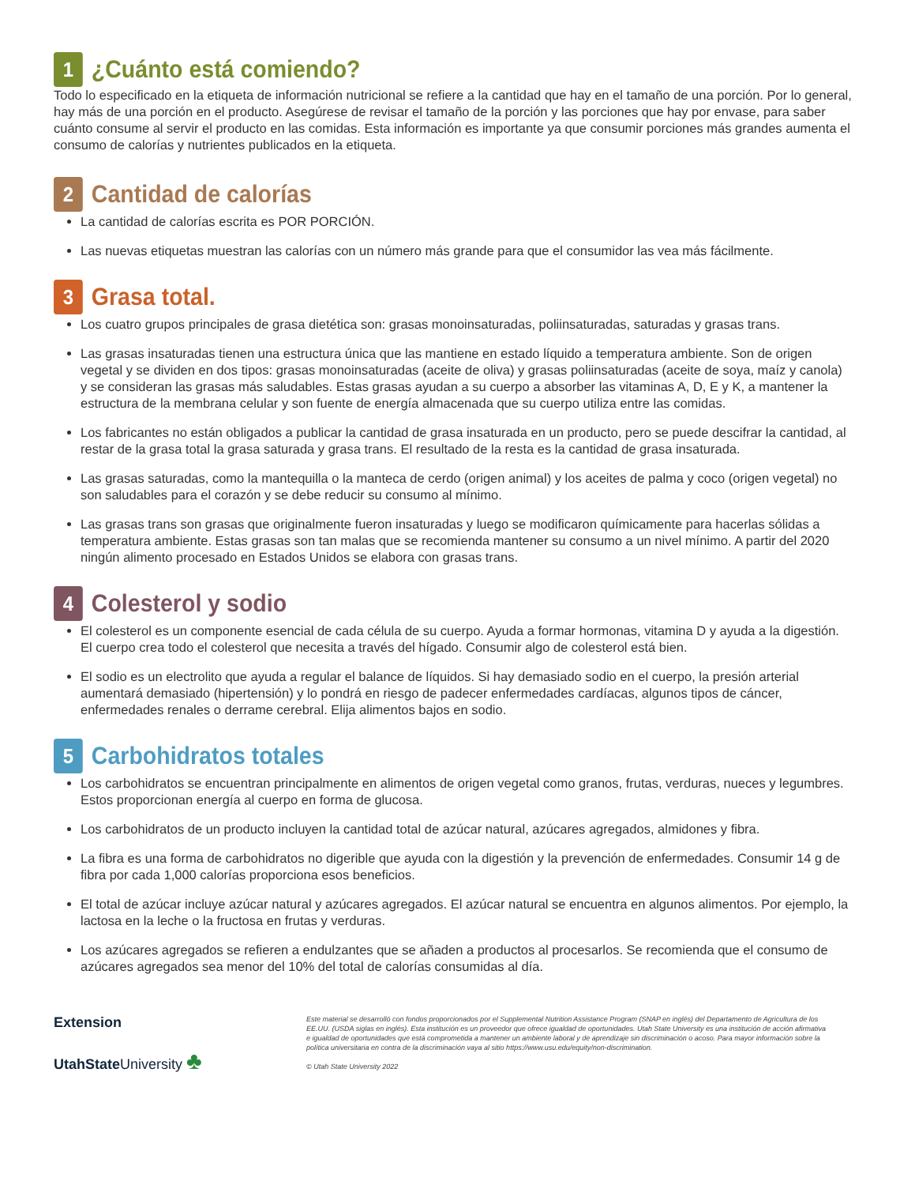1 ¿Cuánto está comiendo?
Todo lo especificado en la etiqueta de información nutricional se refiere a la cantidad que hay en el tamaño de una porción. Por lo general, hay más de una porción en el producto. Asegúrese de revisar el tamaño de la porción y las porciones que hay por envase, para saber cuánto consume al servir el producto en las comidas. Esta información es importante ya que consumir porciones más grandes aumenta el consumo de calorías y nutrientes publicados en la etiqueta.
2 Cantidad de calorías
La cantidad de calorías escrita es POR PORCIÓN.
Las nuevas etiquetas muestran las calorías con un número más grande para que el consumidor las vea más fácilmente.
3 Grasa total.
Los cuatro grupos principales de grasa dietética son: grasas monoinsaturadas, poliinsaturadas, saturadas y grasas trans.
Las grasas insaturadas tienen una estructura única que las mantiene en estado líquido a temperatura ambiente. Son de origen vegetal y se dividen en dos tipos: grasas monoinsaturadas (aceite de oliva) y grasas poliinsaturadas (aceite de soya, maíz y canola) y se consideran las grasas más saludables. Estas grasas ayudan a su cuerpo a absorber las vitaminas A, D, E y K, a mantener la estructura de la membrana celular y son fuente de energía almacenada que su cuerpo utiliza entre las comidas.
Los fabricantes no están obligados a publicar la cantidad de grasa insaturada en un producto, pero se puede descifrar la cantidad, al restar de la grasa total la grasa saturada y grasa trans. El resultado de la resta es la cantidad de grasa insaturada.
Las grasas saturadas, como la mantequilla o la manteca de cerdo (origen animal) y los aceites de palma y coco (origen vegetal) no son saludables para el corazón y se debe reducir su consumo al mínimo.
Las grasas trans son grasas que originalmente fueron insaturadas y luego se modificaron químicamente para hacerlas sólidas a temperatura ambiente. Estas grasas son tan malas que se recomienda mantener su consumo a un nivel mínimo. A partir del 2020 ningún alimento procesado en Estados Unidos se elabora con grasas trans.
4 Colesterol y sodio
El colesterol es un componente esencial de cada célula de su cuerpo. Ayuda a formar hormonas, vitamina D y ayuda a la digestión. El cuerpo crea todo el colesterol que necesita a través del hígado. Consumir algo de colesterol está bien.
El sodio es un electrolito que ayuda a regular el balance de líquidos. Si hay demasiado sodio en el cuerpo, la presión arterial aumentará demasiado (hipertensión) y lo pondrá en riesgo de padecer enfermedades cardíacas, algunos tipos de cáncer, enfermedades renales o derrame cerebral. Elija alimentos bajos en sodio.
5 Carbohidratos totales
Los carbohidratos se encuentran principalmente en alimentos de origen vegetal como granos, frutas, verduras, nueces y legumbres. Estos proporcionan energía al cuerpo en forma de glucosa.
Los carbohidratos de un producto incluyen la cantidad total de azúcar natural, azúcares agregados, almidones y fibra.
La fibra es una forma de carbohidratos no digerible que ayuda con la digestión y la prevención de enfermedades. Consumir 14 g de fibra por cada 1,000 calorías proporciona esos beneficios.
El total de azúcar incluye azúcar natural y azúcares agregados. El azúcar natural se encuentra en algunos alimentos. Por ejemplo, la lactosa en la leche o la fructosa en frutas y verduras.
Los azúcares agregados se refieren a endulzantes que se añaden a productos al procesarlos. Se recomienda que el consumo de azúcares agregados sea menor del 10% del total de calorías consumidas al día.
Extension
UtahStateUniversity ♣
Este material se desarrolló con fondos proporcionados por el Supplemental Nutrition Assistance Program (SNAP en inglés) del Departamento de Agricultura de los EE.UU. (USDA siglas en inglés). Esta institución es un proveedor que ofrece igualdad de oportunidades. Utah State University es una institución de acción afirmativa e igualdad de oportunidades que está comprometida a mantener un ambiente laboral y de aprendizaje sin discriminación o acoso. Para mayor información sobre la política universitaria en contra de la discriminación vaya al sitio https://www.usu.edu/equity/non-discrimination.
© Utah State University 2022